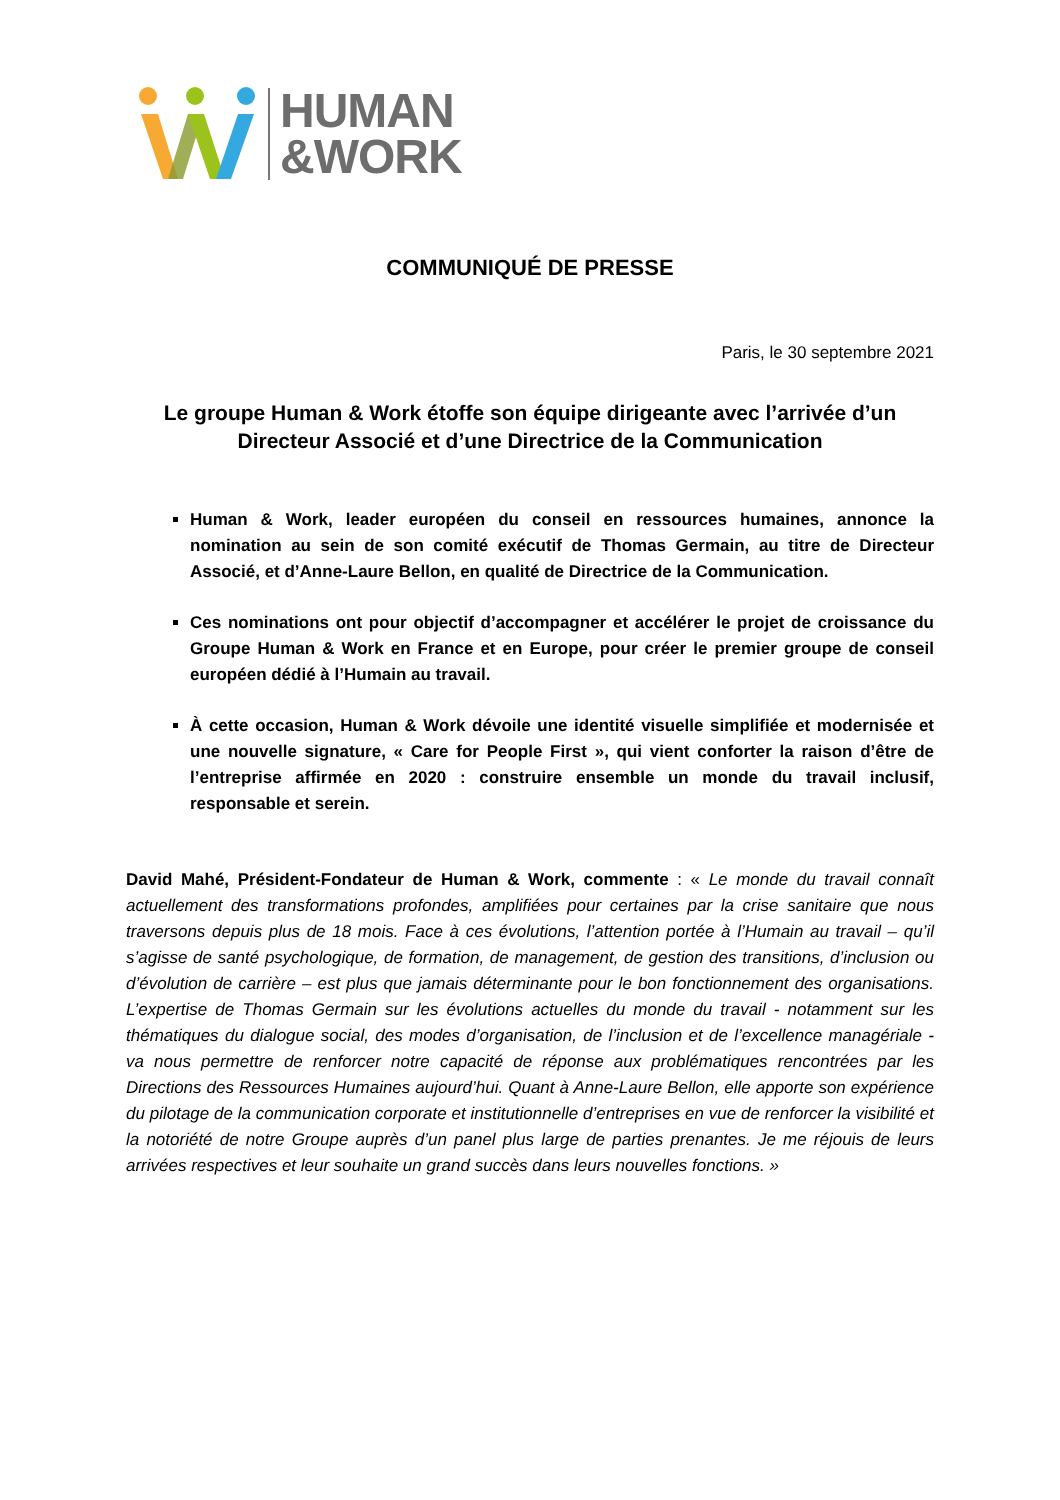HUMAN
&WORK
COMMUNIQUÉ DE PRESSE
Paris, le 30 septembre 2021
Le groupe Human & Work étoffe son équipe dirigeante avec l’arrivée d’un Directeur Associé et d’une Directrice de la Communication
Human & Work, leader européen du conseil en ressources humaines, annonce la nomination au sein de son comité exécutif de Thomas Germain, au titre de Directeur Associé, et d’Anne-Laure Bellon, en qualité de Directrice de la Communication.
Ces nominations ont pour objectif d’accompagner et accélérer le projet de croissance du Groupe Human & Work en France et en Europe, pour créer le premier groupe de conseil européen dédié à l’Humain au travail.
À cette occasion, Human & Work dévoile une identité visuelle simplifiée et modernisée et une nouvelle signature, « Care for People First », qui vient conforter la raison d’être de l’entreprise affirmée en 2020 : construire ensemble un monde du travail inclusif, responsable et serein.
David Mahé, Président-Fondateur de Human & Work, commente : « Le monde du travail connaît actuellement des transformations profondes, amplifiées pour certaines par la crise sanitaire que nous traversons depuis plus de 18 mois. Face à ces évolutions, l’attention portée à l’Humain au travail – qu’il s’agisse de santé psychologique, de formation, de management, de gestion des transitions, d’inclusion ou d’évolution de carrière – est plus que jamais déterminante pour le bon fonctionnement des organisations. L’expertise de Thomas Germain sur les évolutions actuelles du monde du travail - notamment sur les thématiques du dialogue social, des modes d’organisation, de l’inclusion et de l’excellence managériale - va nous permettre de renforcer notre capacité de réponse aux problématiques rencontrées par les Directions des Ressources Humaines aujourd’hui. Quant à Anne-Laure Bellon, elle apporte son expérience du pilotage de la communication corporate et institutionnelle d’entreprises en vue de renforcer la visibilité et la notoriété de notre Groupe auprès d’un panel plus large de parties prenantes. Je me réjouis de leurs arrivées respectives et leur souhaite un grand succès dans leurs nouvelles fonctions. »